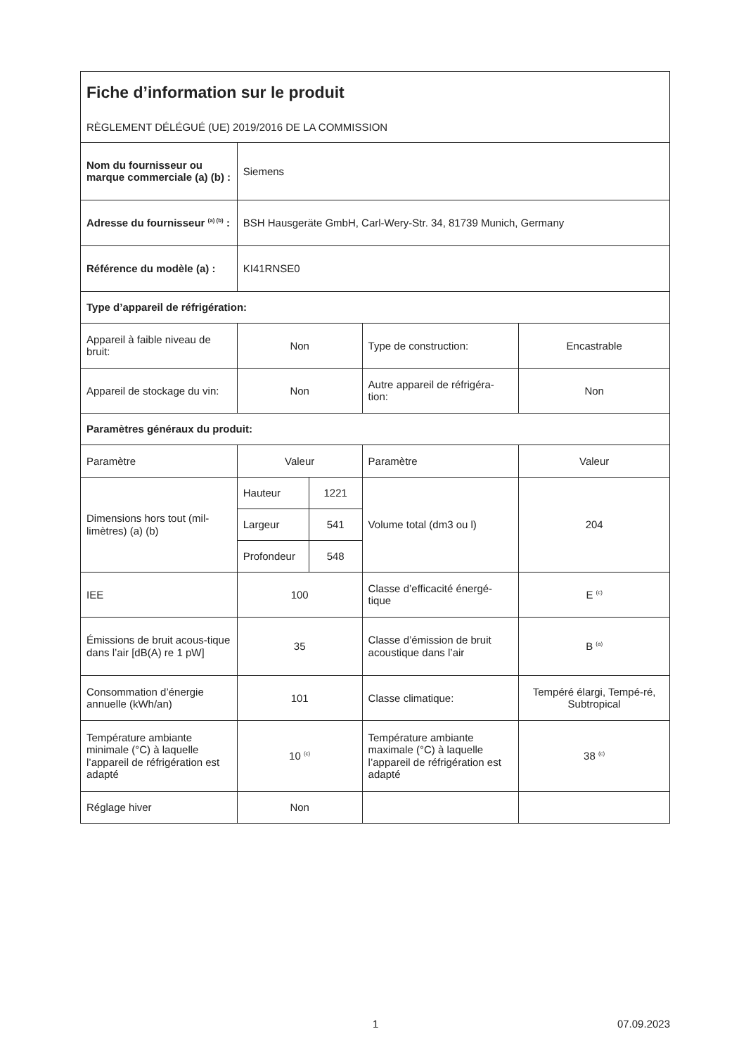| Fiche d’information sur le produit RÈGLEMENT DÉLÉGUÉ (UE) 2019/2016 DE LA COMMISSION | | | | |
| Nom du fournisseur ou marque commerciale (a) (b) : | Siemens | | | |
| Adresse du fournisseur <sup>(a) (b)</sup> : | BSH Hausgeräte GmbH, Carl-Wery-Str. 34, 81739 Munich, Germany | | | |
| Référence du modèle (a) : | KI41RNSE0 | | | |
| Type d’appareil de réfrigération: | | | | |
| Appareil à faible niveau de bruit: | Non | | Type de construction: | Encastrable |
| Appareil de stockage du vin: | Non | | Autre appareil de réfrigéra-tion: | Non |
| Paramètres généraux du produit: | | | | |
| Paramètre | Valeur | | Paramètre | Valeur |
| Dimensions hors tout (mil-limètres) (a) (b) | Hauteur | 1221 | Volume total (dm3 ou l) | 204 |
| | Largeur | 541 | | |
| | Profondeur | 548 | | |
| IEE | 100 | | Classe d’efficacité énergé-tique | E <sup>(c)</sup> |
| Émissions de bruit acous-tique dans l’air [dB(A) re 1 pW] | 35 | | Classe d’émission de bruit acoustique dans l’air | B <sup>(a)</sup> |
| Consommation d’énergie annuelle (kWh/an) | 101 | | Classe climatique: | Tempéré élargi, Tempé-ré, Subtropical |
| Température ambiante minimale (°C) à laquelle l’appareil de réfrigération est adapté | 10 <sup>(c)</sup> | | Température ambiante maximale (°C) à laquelle l’appareil de réfrigération est adapté | 38 <sup>(c)</sup> |
| Réglage hiver | Non | | | |
1 07.09.2023